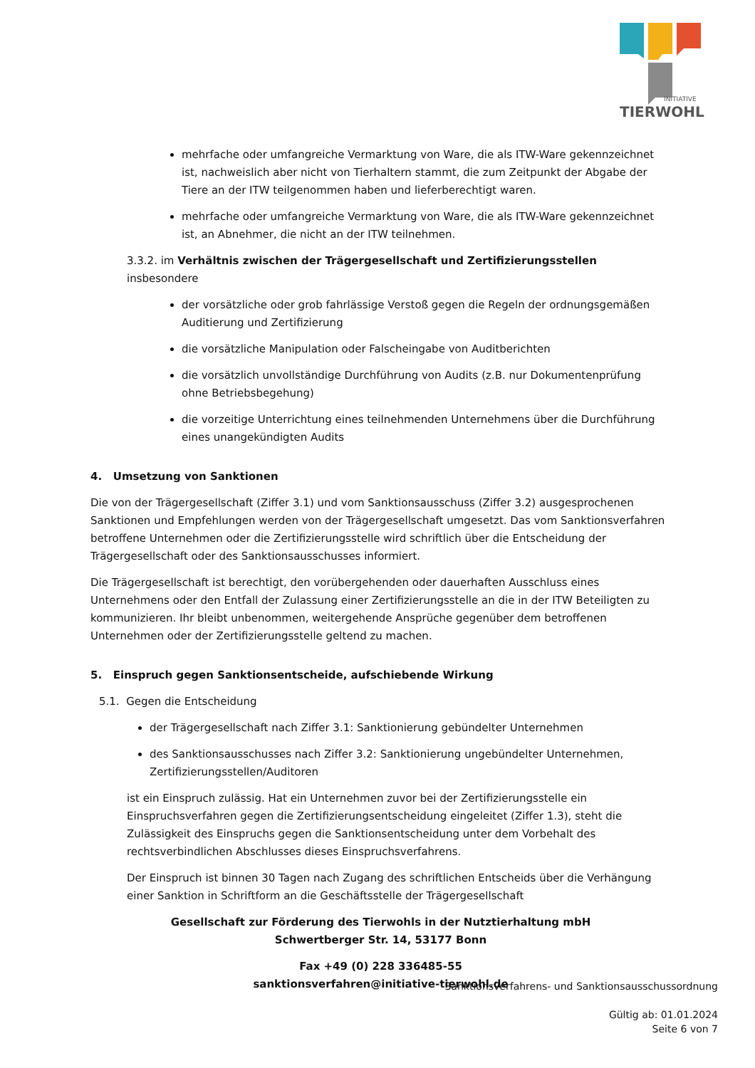INITIATIVE
TIERWOHL
mehrfache oder umfangreiche Vermarktung von Ware, die als ITW-Ware gekennzeichnet ist, nachweislich aber nicht von Tierhaltern stammt, die zum Zeitpunkt der Abgabe der Tiere an der ITW teilgenommen haben und lieferberechtigt waren.
mehrfache oder umfangreiche Vermarktung von Ware, die als ITW-Ware gekennzeichnet ist, an Abnehmer, die nicht an der ITW teilnehmen.
3.3.2. im Verhältnis zwischen der Trägergesellschaft und Zertifizierungsstellen insbesondere
der vorsätzliche oder grob fahrlässige Verstoß gegen die Regeln der ordnungsgemäßen Auditierung und Zertifizierung
die vorsätzliche Manipulation oder Falscheingabe von Auditberichten
die vorsätzlich unvollständige Durchführung von Audits (z.B. nur Dokumentenprüfung ohne Betriebsbegehung)
die vorzeitige Unterrichtung eines teilnehmenden Unternehmens über die Durchführung eines unangekündigten Audits
4. Umsetzung von Sanktionen
Die von der Trägergesellschaft (Ziffer 3.1) und vom Sanktionsausschuss (Ziffer 3.2) ausgesprochenen Sanktionen und Empfehlungen werden von der Trägergesellschaft umgesetzt. Das vom Sanktionsverfahren betroffene Unternehmen oder die Zertifizierungsstelle wird schriftlich über die Entscheidung der Trägergesellschaft oder des Sanktionsausschusses informiert.
Die Trägergesellschaft ist berechtigt, den vorübergehenden oder dauerhaften Ausschluss eines Unternehmens oder den Entfall der Zulassung einer Zertifizierungsstelle an die in der ITW Beteiligten zu kommunizieren. Ihr bleibt unbenommen, weitergehende Ansprüche gegenüber dem betroffenen Unternehmen oder der Zertifizierungsstelle geltend zu machen.
5. Einspruch gegen Sanktionsentscheide, aufschiebende Wirkung
5.1. Gegen die Entscheidung
der Trägergesellschaft nach Ziffer 3.1: Sanktionierung gebündelter Unternehmen
des Sanktionsausschusses nach Ziffer 3.2: Sanktionierung ungebündelter Unternehmen, Zertifizierungsstellen/Auditoren
ist ein Einspruch zulässig. Hat ein Unternehmen zuvor bei der Zertifizierungsstelle ein Einspruchsverfahren gegen die Zertifizierungsentscheidung eingeleitet (Ziffer 1.3), steht die Zulässigkeit des Einspruchs gegen die Sanktionsentscheidung unter dem Vorbehalt des rechtsverbindlichen Abschlusses dieses Einspruchsverfahrens.
Der Einspruch ist binnen 30 Tagen nach Zugang des schriftlichen Entscheids über die Verhängung einer Sanktion in Schriftform an die Geschäftsstelle der Trägergesellschaft
Gesellschaft zur Förderung des Tierwohls in der Nutztierhaltung mbH
Schwertberger Str. 14, 53177 Bonn
Fax +49 (0) 228 336485-55
sanktionsverfahren@initiative-tierwohl.de
Sanktionsverfahrens- und Sanktionsausschussordnung
Gültig ab: 01.01.2024
Seite 6 von 7